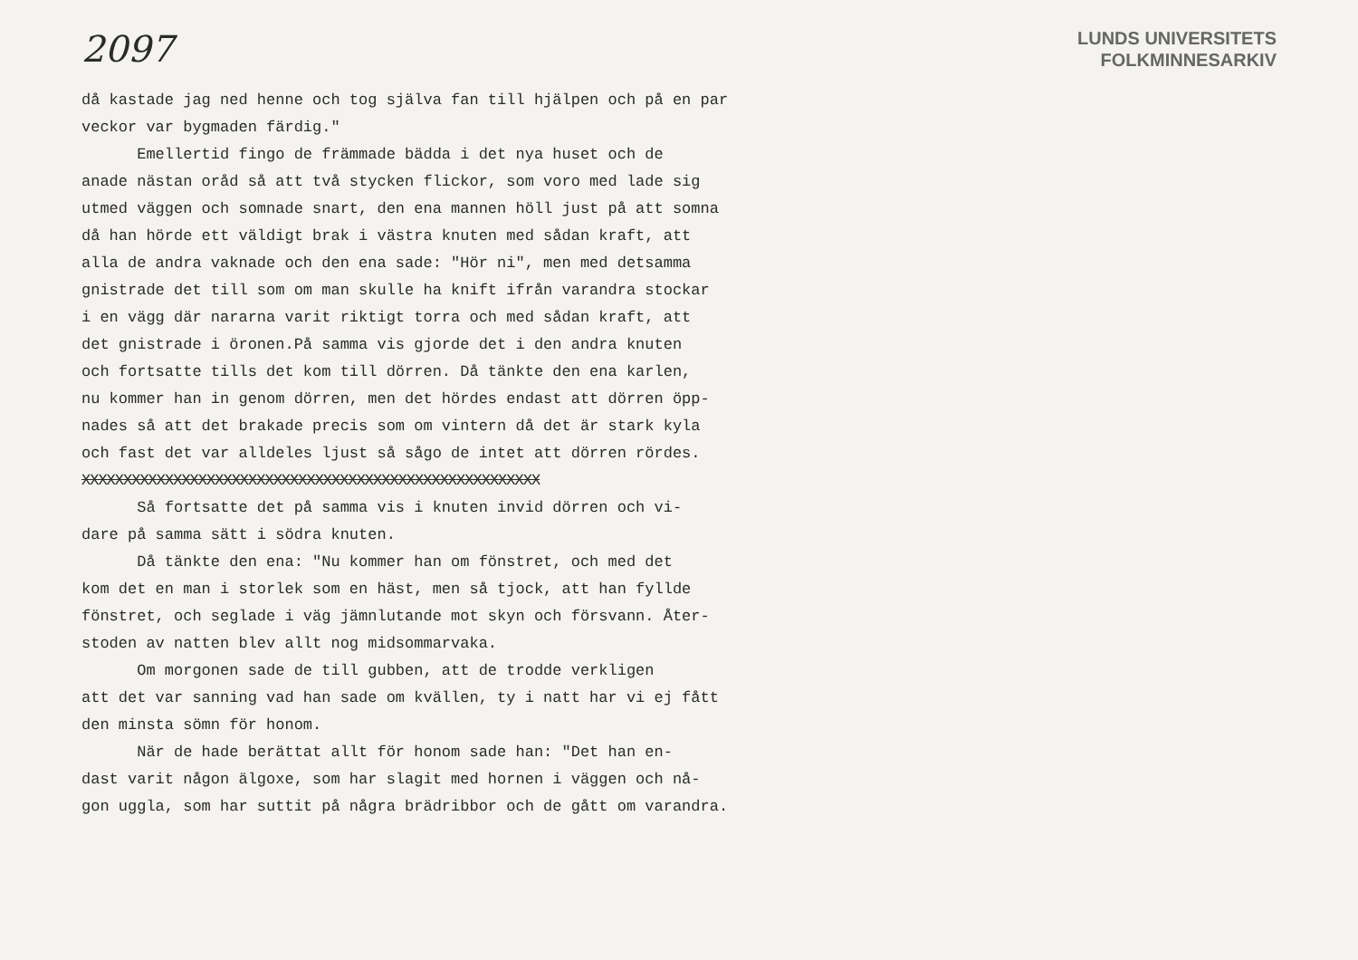2097
LUNDS UNIVERSITETS
FOLKMINNESARKIV
då kastade jag ned henne och tog själva fan till hjälpen och på en par
veckor var bygmaden färdig."
Emellertid fingo de främmade bädda i det nya huset och de
anade nästan oråd så att två stycken flickor, som voro med lade sig
utmed väggen och somnade snart, den ena mannen höll just på att somna
då han hörde ett väldigt brak i västra knuten med sådan kraft, att
alla de andra vaknade och den ena sade: "Hör ni", men med detsamma
gnistrade det till som om man skulle ha knift ifrån varandra stockar
i en vägg där nararna varit riktigt torra och med sådan kraft, att
det gnistrade i öronen.På samma vis gjorde det i den andra knuten
och fortsatte tills det kom till dörren. Då tänkte den ena karlen,
nu kommer han in genom dörren, men det hördes endast att dörren öpp-
nades så att det brakade precis som om vintern då det är stark kyla
och fast det var alldeles ljust så sågo de intet att dörren rördes.
XXXXXXXXXXXXXXXXXXXXXXXXXXXXXXXXXXXXXXXXXXXXXXXXXXXXXXX
Så fortsatte det på samma vis i knuten invid dörren och vi-
dare på samma sätt i södra knuten.
Då tänkte den ena: "Nu kommer han om fönstret, och med det
kom det en man i storlek som en häst, men så tjock, att han fyllde
fönstret, och seglade i väg jämnlutande mot skyn och försvann. Åter-
stoden av natten blev allt nog midsommarvaka.
Om morgonen sade de till gubben, att de trodde verkligen
att det var sanning vad han sade om kvällen, ty i natt har vi ej fått
den minsta sömn för honom.
När de hade berättat allt för honom sade han: "Det han en-
dast varit någon älgoxe, som har slagit med hornen i väggen och nå-
gon uggla, som har suttit på några brädribbor och de gått om varandra.